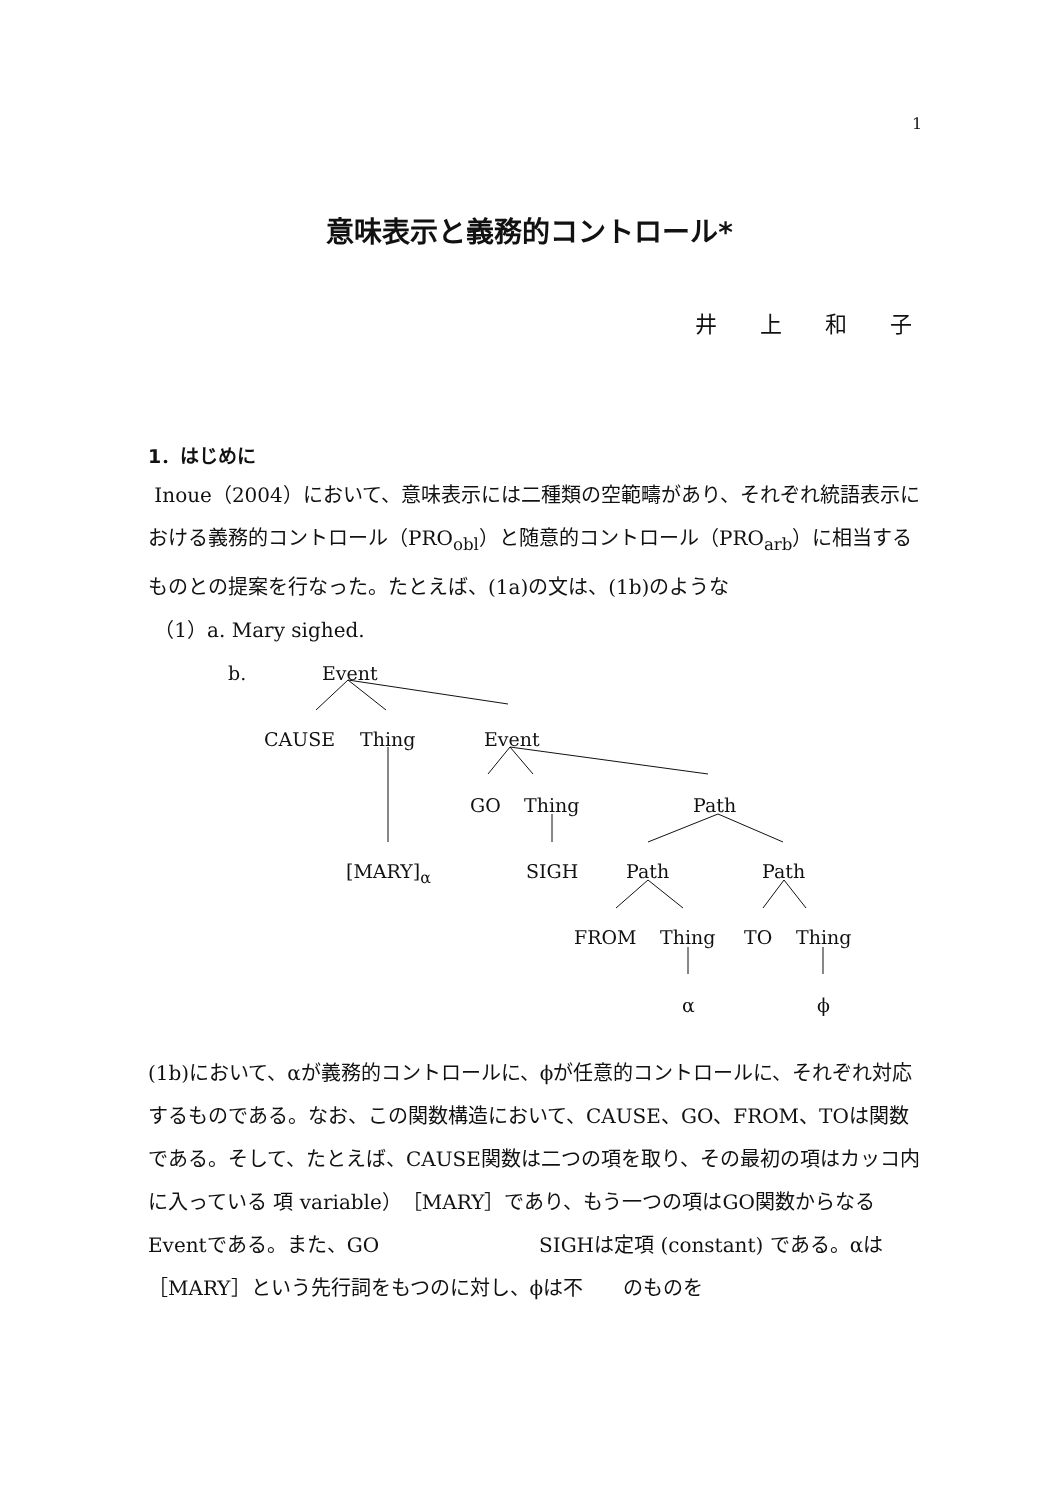1
意味表示と義務的コントロール*
井 上 和 子
1．はじめに
Inoue（2004）において、意味表示には二種類の空範疇があり、それぞれ統語表示における義務的コントロール（PRO<sub>obl</sub>）と随意的コントロール（PRO<sub>arb</sub>）に相当するものとの提案を行なった。たとえば、(1a)の文は、(1b)のような
（1）a. Mary sighed.
b. Event
CAUSE Thing Event
GO Thing Path
[MARY]<sub>α</sub> SIGH Path Path
FROM Thing TO Thing
α ϕ
(1b)において、αが義務的コントロールに、ϕが任意的コントロールに、それぞれ対応するものである。なお、この関数構造において、CAUSE、GO、FROM、TOは関数である。そして、たとえば、CAUSE関数は二つの項を取り、その最初の項はカッコ内に入っている 項 variable）［MARY］であり、もう一つの項はGO関数からなるEventである。また、GO　　　　　　　　SIGHは定項 (constant) である。αは［MARY］という先行詞をもつのに対し、ϕは不　　のものを